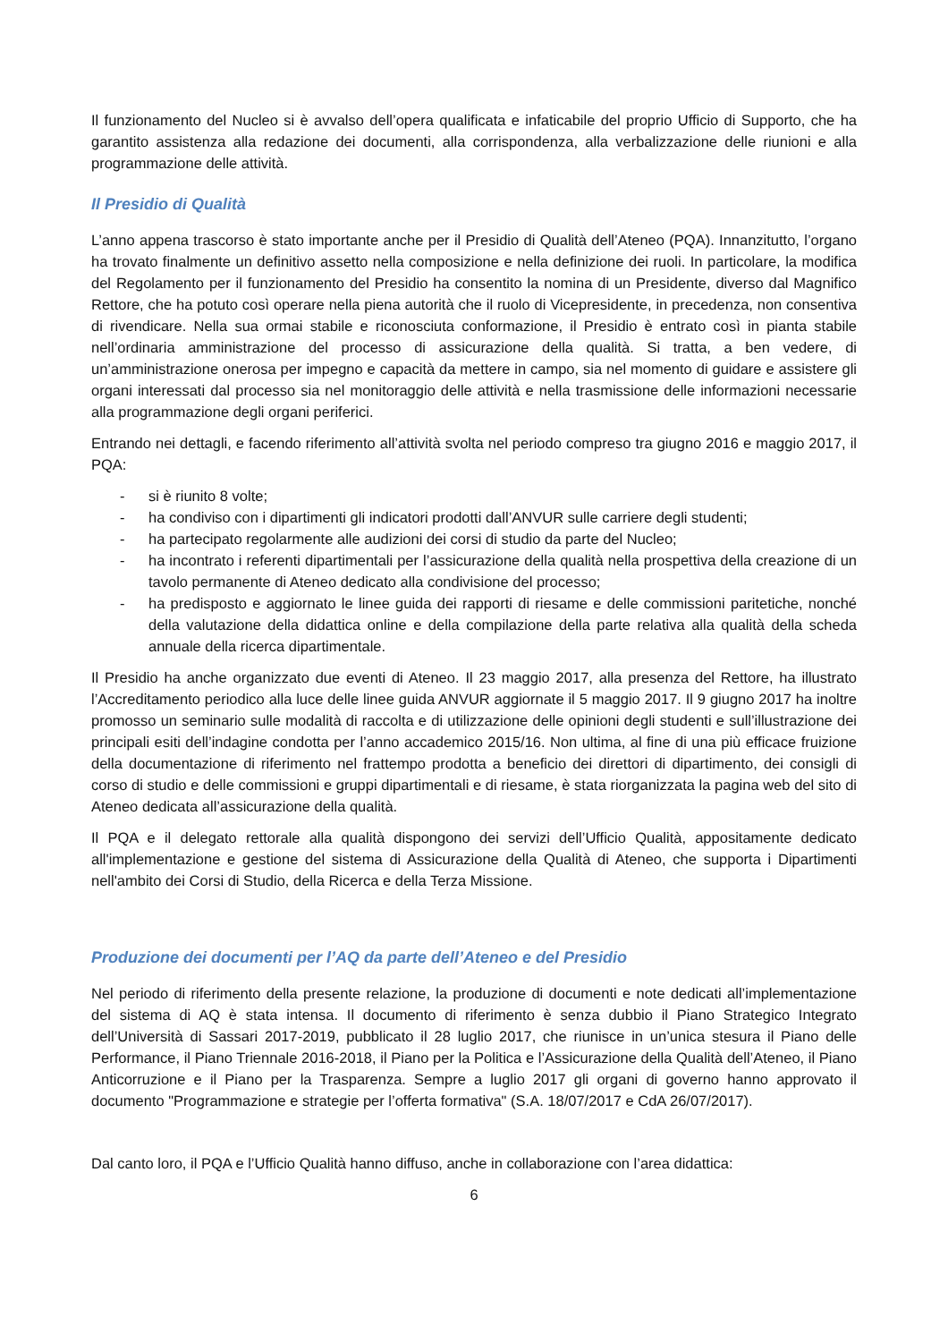Il funzionamento del Nucleo si è avvalso dell’opera qualificata e infaticabile del proprio Ufficio di Supporto, che ha garantito assistenza alla redazione dei documenti, alla corrispondenza, alla verbalizzazione delle riunioni e alla programmazione delle attività.
Il Presidio di Qualità
L’anno appena trascorso è stato importante anche per il Presidio di Qualità dell’Ateneo (PQA). Innanzitutto, l’organo ha trovato finalmente un definitivo assetto nella composizione e nella definizione dei ruoli. In particolare, la modifica del Regolamento per il funzionamento del Presidio ha consentito la nomina di un Presidente, diverso dal Magnifico Rettore, che ha potuto così operare nella piena autorità che il ruolo di Vicepresidente, in precedenza, non consentiva di rivendicare. Nella sua ormai stabile e riconosciuta conformazione, il Presidio è entrato così in pianta stabile nell’ordinaria amministrazione del processo di assicurazione della qualità. Si tratta, a ben vedere, di un’amministrazione onerosa per impegno e capacità da mettere in campo, sia nel momento di guidare e assistere gli organi interessati dal processo sia nel monitoraggio delle attività e nella trasmissione delle informazioni necessarie alla programmazione degli organi periferici.
Entrando nei dettagli, e facendo riferimento all’attività svolta nel periodo compreso tra giugno 2016 e maggio 2017, il PQA:
- si è riunito 8 volte;
- ha condiviso con i dipartimenti gli indicatori prodotti dall’ANVUR sulle carriere degli studenti;
- ha partecipato regolarmente alle audizioni dei corsi di studio da parte del Nucleo;
- ha incontrato i referenti dipartimentali per l’assicurazione della qualità nella prospettiva della creazione di un tavolo permanente di Ateneo dedicato alla condivisione del processo;
- ha predisposto e aggiornato le linee guida dei rapporti di riesame e delle commissioni paritetiche, nonché della valutazione della didattica online e della compilazione della parte relativa alla qualità della scheda annuale della ricerca dipartimentale.
Il Presidio ha anche organizzato due eventi di Ateneo. Il 23 maggio 2017, alla presenza del Rettore, ha illustrato l’Accreditamento periodico alla luce delle linee guida ANVUR aggiornate il 5 maggio 2017. Il 9 giugno 2017 ha inoltre promosso un seminario sulle modalità di raccolta e di utilizzazione delle opinioni degli studenti e sull’illustrazione dei principali esiti dell’indagine condotta per l’anno accademico 2015/16. Non ultima, al fine di una più efficace fruizione della documentazione di riferimento nel frattempo prodotta a beneficio dei direttori di dipartimento, dei consigli di corso di studio e delle commissioni e gruppi dipartimentali e di riesame, è stata riorganizzata la pagina web del sito di Ateneo dedicata all’assicurazione della qualità.
Il PQA e il delegato rettorale alla qualità dispongono dei servizi dell’Ufficio Qualità, appositamente dedicato all'implementazione e gestione del sistema di Assicurazione della Qualità di Ateneo, che supporta i Dipartimenti nell'ambito dei Corsi di Studio, della Ricerca e della Terza Missione.
Produzione dei documenti per l’AQ da parte dell’Ateneo e del Presidio
Nel periodo di riferimento della presente relazione, la produzione di documenti e note dedicati all’implementazione del sistema di AQ è stata intensa. Il documento di riferimento è senza dubbio il Piano Strategico Integrato dell’Università di Sassari 2017-2019, pubblicato il 28 luglio 2017, che riunisce in un’unica stesura il Piano delle Performance, il Piano Triennale 2016-2018, il Piano per la Politica e l’Assicurazione della Qualità dell’Ateneo, il Piano Anticorruzione e il Piano per la Trasparenza. Sempre a luglio 2017 gli organi di governo hanno approvato il documento "Programmazione e strategie per l’offerta formativa" (S.A. 18/07/2017 e CdA 26/07/2017).
Dal canto loro, il PQA e l’Ufficio Qualità hanno diffuso, anche in collaborazione con l’area didattica:
6